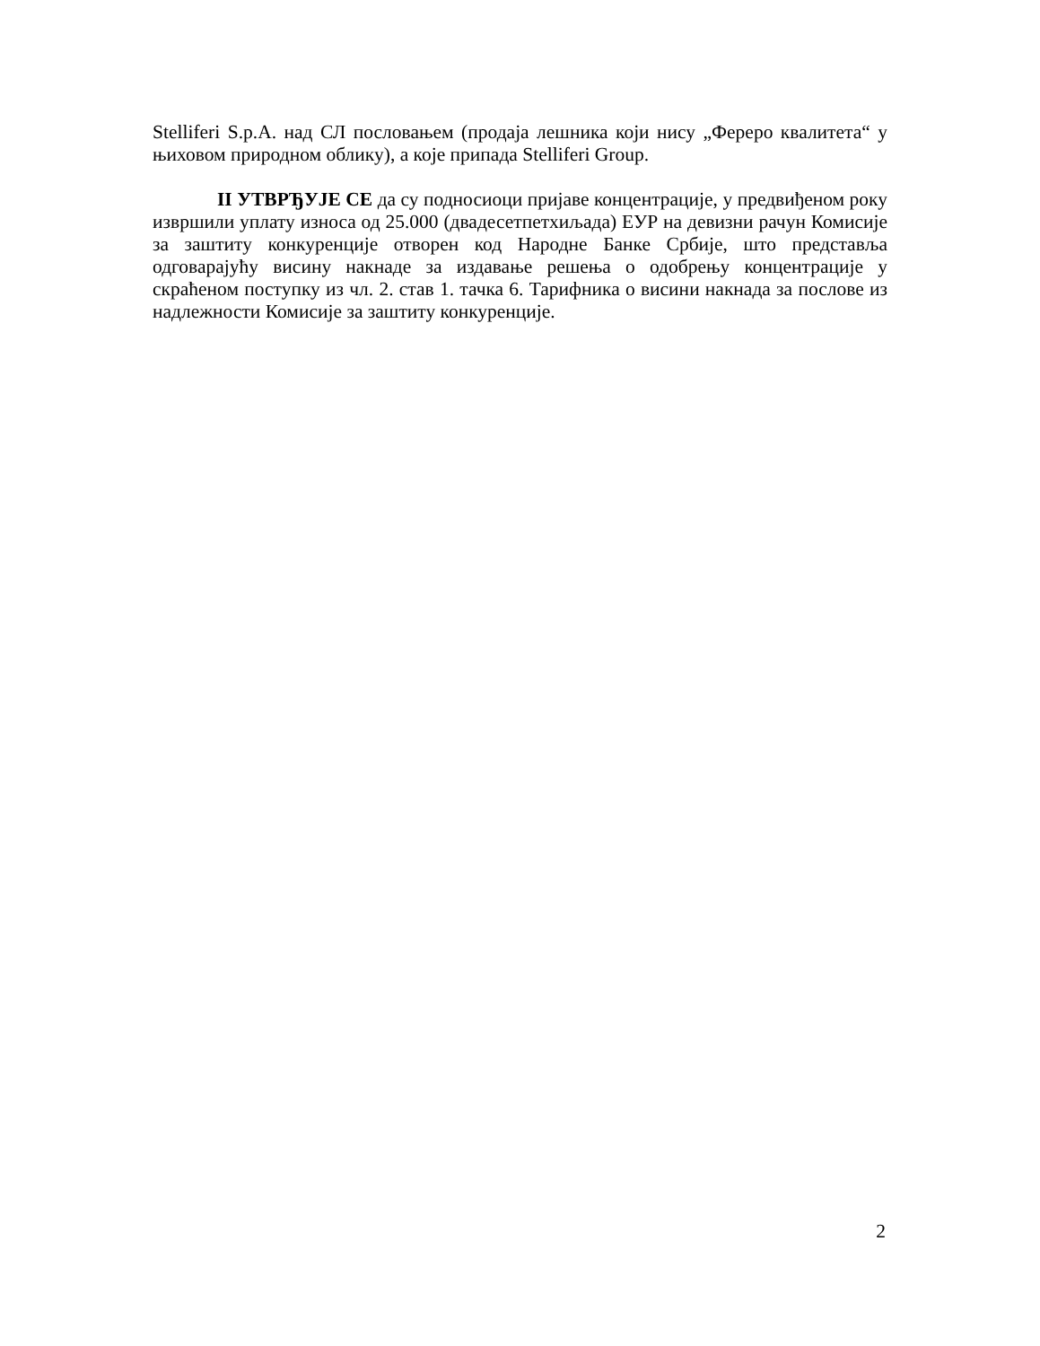Stelliferi S.p.A. над СЛ пословањем (продаја лешника који нису „Фереро квалитета“ у њиховом природном облику), а које припада Stelliferi Group.
II УТВРЂУЈЕ СЕ да су подносиоци пријаве концентрације, у предвиђеном року извршили уплату износа од 25.000 (двадесетпетхиљада) ЕУР на девизни рачун Комисије за заштиту конкуренције отворен код Народне Банке Србије, што представља одговарајућу висину накнаде за издавање решења о одобрењу концентрације у скраћеном поступку из чл. 2. став 1. тачка 6. Тарифника о висини накнада за послове из надлежности Комисије за заштиту конкуренције.
2